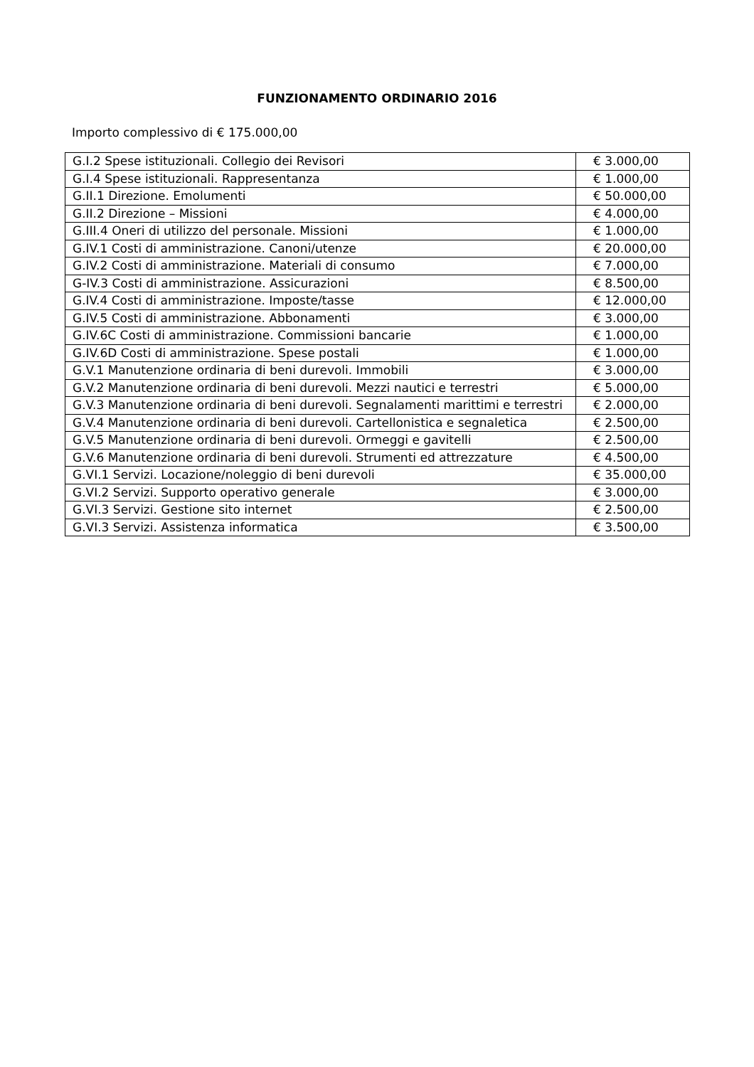FUNZIONAMENTO ORDINARIO 2016
Importo complessivo di € 175.000,00
| G.I.2 Spese istituzionali. Collegio dei Revisori | € 3.000,00 |
| G.I.4 Spese istituzionali. Rappresentanza | € 1.000,00 |
| G.II.1 Direzione. Emolumenti | € 50.000,00 |
| G.II.2 Direzione – Missioni | € 4.000,00 |
| G.III.4 Oneri di utilizzo del personale. Missioni | € 1.000,00 |
| G.IV.1 Costi di amministrazione. Canoni/utenze | € 20.000,00 |
| G.IV.2 Costi di amministrazione. Materiali di consumo | € 7.000,00 |
| G-IV.3 Costi di amministrazione. Assicurazioni | € 8.500,00 |
| G.IV.4 Costi di amministrazione. Imposte/tasse | € 12.000,00 |
| G.IV.5 Costi di amministrazione. Abbonamenti | € 3.000,00 |
| G.IV.6C Costi di amministrazione. Commissioni bancarie | € 1.000,00 |
| G.IV.6D Costi di amministrazione. Spese postali | € 1.000,00 |
| G.V.1 Manutenzione ordinaria di beni durevoli. Immobili | € 3.000,00 |
| G.V.2 Manutenzione ordinaria di beni durevoli. Mezzi nautici e terrestri | € 5.000,00 |
| G.V.3 Manutenzione ordinaria di beni durevoli. Segnalamenti marittimi e terrestri | € 2.000,00 |
| G.V.4 Manutenzione ordinaria di beni durevoli. Cartellonistica e segnaletica | € 2.500,00 |
| G.V.5 Manutenzione ordinaria di beni durevoli. Ormeggi e gavitelli | € 2.500,00 |
| G.V.6 Manutenzione ordinaria di beni durevoli. Strumenti ed attrezzature | € 4.500,00 |
| G.VI.1 Servizi. Locazione/noleggio di beni durevoli | € 35.000,00 |
| G.VI.2 Servizi. Supporto operativo generale | € 3.000,00 |
| G.VI.3 Servizi. Gestione sito internet | € 2.500,00 |
| G.VI.3 Servizi. Assistenza informatica | € 3.500,00 |